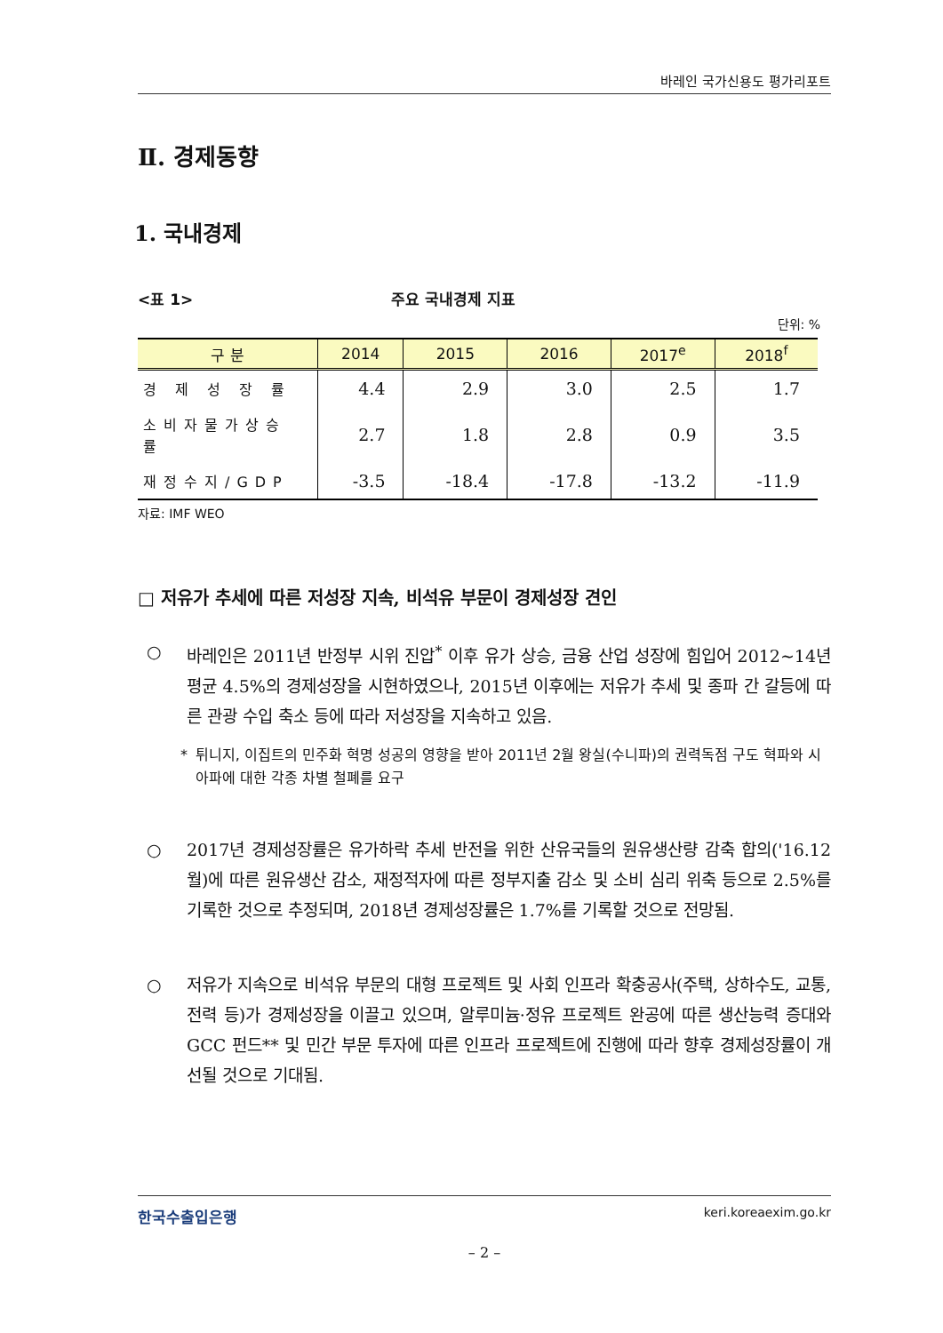바레인 국가신용도 평가리포트
Ⅱ. 경제동향
1. 국내경제
<표 1> 주요 국내경제 지표
단위: %
| 구 분 | 2014 | 2015 | 2016 | 2017<sup>e</sup> | 2018<sup>f</sup> |
| --- | --- | --- | --- | --- | --- |
| 경 제 성 장 률 | 4.4 | 2.9 | 3.0 | 2.5 | 1.7 |
| 소비자물가상승률 | 2.7 | 1.8 | 2.8 | 0.9 | 3.5 |
| 재정수지/GDP | -3.5 | -18.4 | -17.8 | -13.2 | -11.9 |
자료: IMF WEO
□ 저유가 추세에 따른 저성장 지속, 비석유 부문이 경제성장 견인
○ 바레인은 2011년 반정부 시위 진압<sup>*</sup> 이후 유가 상승, 금융 산업 성장에 힘입어 2012~14년 평균 4.5%의 경제성장을 시현하였으나, 2015년 이후에는 저유가 추세 및 종파 간 갈등에 따른 관광 수입 축소 등에 따라 저성장을 지속하고 있음.
* 튀니지, 이집트의 민주화 혁명 성공의 영향을 받아 2011년 2월 왕실(수니파)의 권력독점 구도 혁파와 시아파에 대한 각종 차별 철폐를 요구
○ 2017년 경제성장률은 유가하락 추세 반전을 위한 산유국들의 원유생산량 감축 합의('16.12월)에 따른 원유생산 감소, 재정적자에 따른 정부지출 감소 및 소비 심리 위축 등으로 2.5%를 기록한 것으로 추정되며, 2018년 경제성장률은 1.7%를 기록할 것으로 전망됨.
○ 저유가 지속으로 비석유 부문의 대형 프로젝트 및 사회 인프라 확충공사(주택, 상하수도, 교통, 전력 등)가 경제성장을 이끌고 있으며, 알루미늄·정유 프로젝트 완공에 따른 생산능력 증대와 GCC 펀드** 및 민간 부문 투자에 따른 인프라 프로젝트에 진행에 따라 향후 경제성장률이 개선될 것으로 기대됨.
한국수출입은행 keri.koreaexim.go.kr
– 2 –